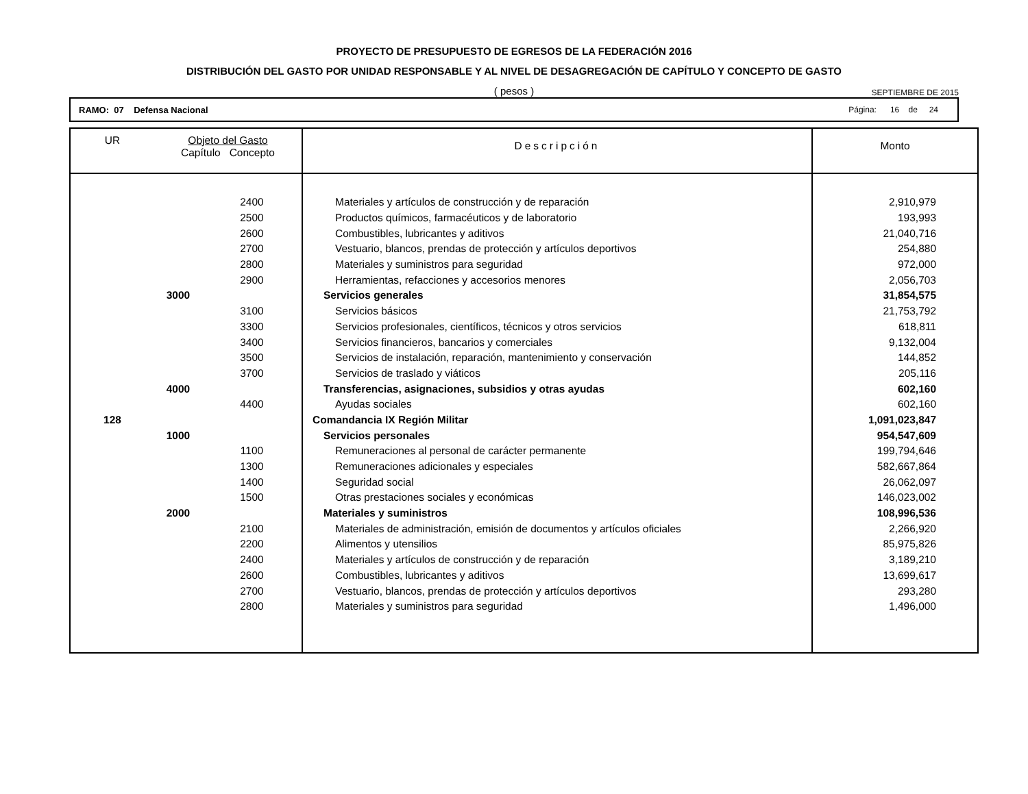PROYECTO DE PRESUPUESTO DE EGRESOS DE LA FEDERACIÓN 2016
DISTRIBUCIÓN DEL GASTO POR UNIDAD RESPONSABLE Y AL NIVEL DE DESAGREGACIÓN DE CAPÍTULO Y CONCEPTO DE GASTO
( pesos )
SEPTIEMBRE DE 2015
RAMO: 07 Defensa Nacional Página: 16 de 24
| UR | Objeto del Gasto Capítulo Concepto | | Descripción | Monto |
| --- | --- | --- | --- | --- |
| | | 2400 | Materiales y artículos de construcción y de reparación | 2,910,979 |
| | | 2500 | Productos químicos, farmacéuticos y de laboratorio | 193,993 |
| | | 2600 | Combustibles, lubricantes y aditivos | 21,040,716 |
| | | 2700 | Vestuario, blancos, prendas de protección y artículos deportivos | 254,880 |
| | | 2800 | Materiales y suministros para seguridad | 972,000 |
| | | 2900 | Herramientas, refacciones y accesorios menores | 2,056,703 |
| | 3000 | | Servicios generales | 31,854,575 |
| | | 3100 | Servicios básicos | 21,753,792 |
| | | 3300 | Servicios profesionales, científicos, técnicos y otros servicios | 618,811 |
| | | 3400 | Servicios financieros, bancarios y comerciales | 9,132,004 |
| | | 3500 | Servicios de instalación, reparación, mantenimiento y conservación | 144,852 |
| | | 3700 | Servicios de traslado y viáticos | 205,116 |
| | 4000 | | Transferencias, asignaciones, subsidios y otras ayudas | 602,160 |
| | | 4400 | Ayudas sociales | 602,160 |
| 128 | | | Comandancia IX Región Militar | 1,091,023,847 |
| | 1000 | | Servicios personales | 954,547,609 |
| | | 1100 | Remuneraciones al personal de carácter permanente | 199,794,646 |
| | | 1300 | Remuneraciones adicionales y especiales | 582,667,864 |
| | | 1400 | Seguridad social | 26,062,097 |
| | | 1500 | Otras prestaciones sociales y económicas | 146,023,002 |
| | 2000 | | Materiales y suministros | 108,996,536 |
| | | 2100 | Materiales de administración, emisión de documentos y artículos oficiales | 2,266,920 |
| | | 2200 | Alimentos y utensilios | 85,975,826 |
| | | 2400 | Materiales y artículos de construcción y de reparación | 3,189,210 |
| | | 2600 | Combustibles, lubricantes y aditivos | 13,699,617 |
| | | 2700 | Vestuario, blancos, prendas de protección y artículos deportivos | 293,280 |
| | | 2800 | Materiales y suministros para seguridad | 1,496,000 |